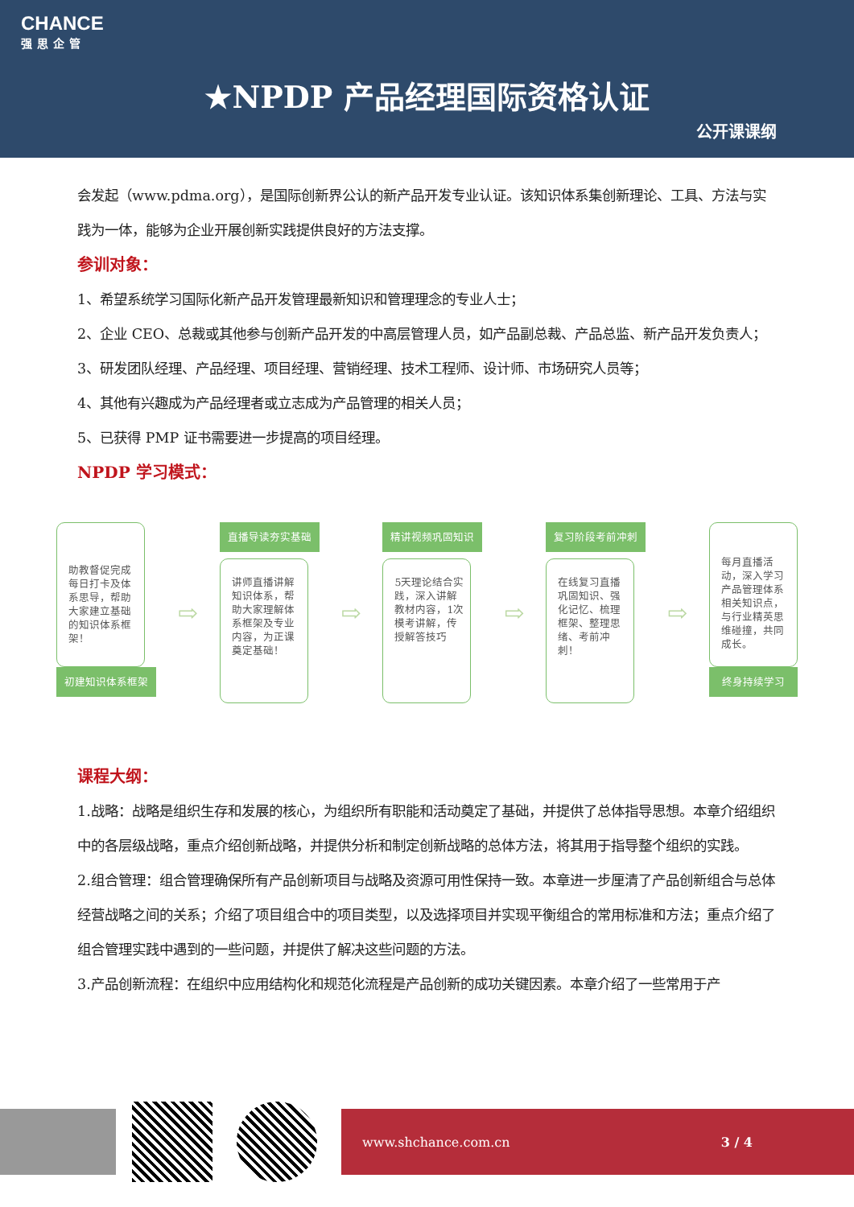CHANCE
强思企管
★NPDP 产品经理国际资格认证
公开课课纲
会发起（www.pdma.org），是国际创新界公认的新产品开发专业认证。该知识体系集创新理论、工具、方法与实践为一体，能够为企业开展创新实践提供良好的方法支撑。
参训对象：
1、希望系统学习国际化新产品开发管理最新知识和管理理念的专业人士；
2、企业 CEO、总裁或其他参与创新产品开发的中高层管理人员，如产品副总裁、产品总监、新产品开发负责人；
3、研发团队经理、产品经理、项目经理、营销经理、技术工程师、设计师、市场研究人员等；
4、其他有兴趣成为产品经理者或立志成为产品管理的相关人员；
5、已获得 PMP 证书需要进一步提高的项目经理。
NPDP 学习模式：
助教督促完成每日打卡及体系思导，帮助大家建立基础的知识体系框架！
初建知识体系框架
⇨
直播导读夯实基础
讲师直播讲解知识体系，帮助大家理解体系框架及专业内容，为正课奠定基础！
⇨
精讲视频巩固知识
5天理论结合实践，深入讲解教材内容，1次模考讲解，传授解答技巧
⇨
复习阶段考前冲刺
在线复习直播巩固知识、强化记忆、梳理框架、整理思绪、考前冲刺！
⇨
每月直播活动，深入学习产品管理体系相关知识点，与行业精英思维碰撞，共同成长。
终身持续学习
课程大纲：
1.战略：战略是组织生存和发展的核心，为组织所有职能和活动奠定了基础，并提供了总体指导思想。本章介绍组织中的各层级战略，重点介绍创新战略，并提供分析和制定创新战略的总体方法，将其用于指导整个组织的实践。
2.组合管理：组合管理确保所有产品创新项目与战略及资源可用性保持一致。本章进一步厘清了产品创新组合与总体经营战略之间的关系；介绍了项目组合中的项目类型，以及选择项目并实现平衡组合的常用标准和方法；重点介绍了组合管理实践中遇到的一些问题，并提供了解决这些问题的方法。
3.产品创新流程：在组织中应用结构化和规范化流程是产品创新的成功关键因素。本章介绍了一些常用于产
www.shchance.com.cn 3 / 4